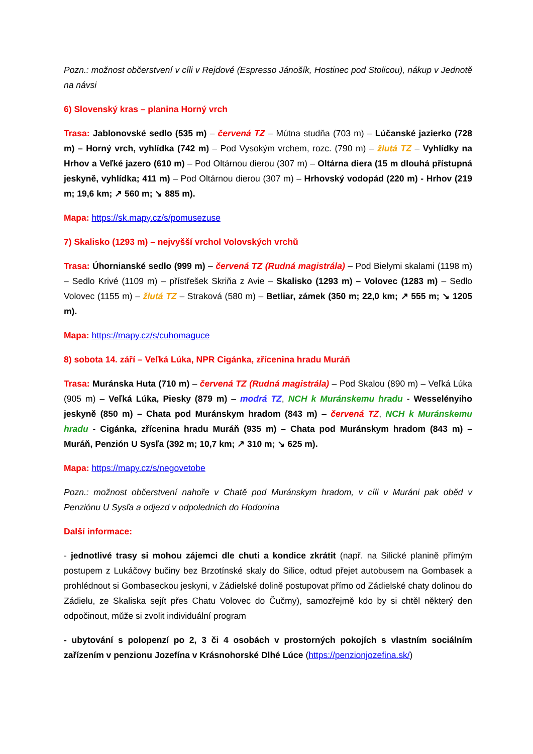Pozn.: možnost občerstvení v cíli v Rejdové (Espresso Jánošík, Hostinec pod Stolicou), nákup v Jednotě na návsi
6) Slovenský kras – planina Horný vrch
Trasa: Jablonovské sedlo (535 m) – červená TZ – Mútna studňa (703 m) – Lúčanské jazierko (728 m) – Horný vrch, vyhlídka (742 m) – Pod Vysokým vrchem, rozc. (790 m) – žlutá TZ – Vyhlídky na Hrhov a Veľké jazero (610 m) – Pod Oltárnou dierou (307 m) – Oltárna diera (15 m dlouhá přístupná jeskyně, vyhlídka; 411 m) – Pod Oltárnou dierou (307 m) – Hrhovský vodopád (220 m) - Hrhov (219 m; 19,6 km; ↗ 560 m; ↘ 885 m).
Mapa: https://sk.mapy.cz/s/pomusezuse
7) Skalisko (1293 m) – nejvyšší vrchol Volovských vrchů
Trasa: Úhornianské sedlo (999 m) – červená TZ (Rudná magistrála) – Pod Bielymi skalami (1198 m) – Sedlo Krivé (1109 m) – přístřešek Skriňa z Avie – Skalisko (1293 m) – Volovec (1283 m) – Sedlo Volovec (1155 m) – žlutá TZ – Straková (580 m) – Betliar, zámek (350 m; 22,0 km; ↗ 555 m; ↘ 1205 m).
Mapa: https://mapy.cz/s/cuhomaguce
8) sobota 14. září – Veľká Lúka, NPR Cigánka, zřícenina hradu Muráň
Trasa: Muránska Huta (710 m) – červená TZ (Rudná magistrála) – Pod Skalou (890 m) – Veľká Lúka (905 m) – Veľká Lúka, Piesky (879 m) – modrá TZ, NCH k Muránskemu hradu - Wesselényiho jeskyně (850 m) – Chata pod Muránskym hradom (843 m) – červená TZ, NCH k Muránskemu hradu - Cigánka, zřícenina hradu Muráň (935 m) – Chata pod Muránskym hradom (843 m) – Muráň, Penzión U Sysľa (392 m; 10,7 km; ↗ 310 m; ↘ 625 m).
Mapa: https://mapy.cz/s/negovetobe
Pozn.: možnost občerstvení nahoře v Chatě pod Muránskym hradom, v cíli v Muráni pak oběd v Penziónu U Sysľa a odjezd v odpoledních do Hodonína
Další informace:
- jednotlivé trasy si mohou zájemci dle chuti a kondice zkrátit (např. na Silické planině přímým postupem z Lukáčovy bučiny bez Brzotínské skaly do Silice, odtud přejet autobusem na Gombasek a prohlédnout si Gombaseckou jeskyni, v Zádielské dolině postupovat přímo od Zádielské chaty dolinou do Zádielu, ze Skaliska sejít přes Chatu Volovec do Čučmy), samozřejmě kdo by si chtěl některý den odpočinout, může si zvolit individuální program
- ubytování s polopenzí po 2, 3 či 4 osobách v prostorných pokojích s vlastním sociálním zařízením v penzionu Jozefína v Krásnohorské Dlhé Lúce (https://penzionjozefina.sk/)